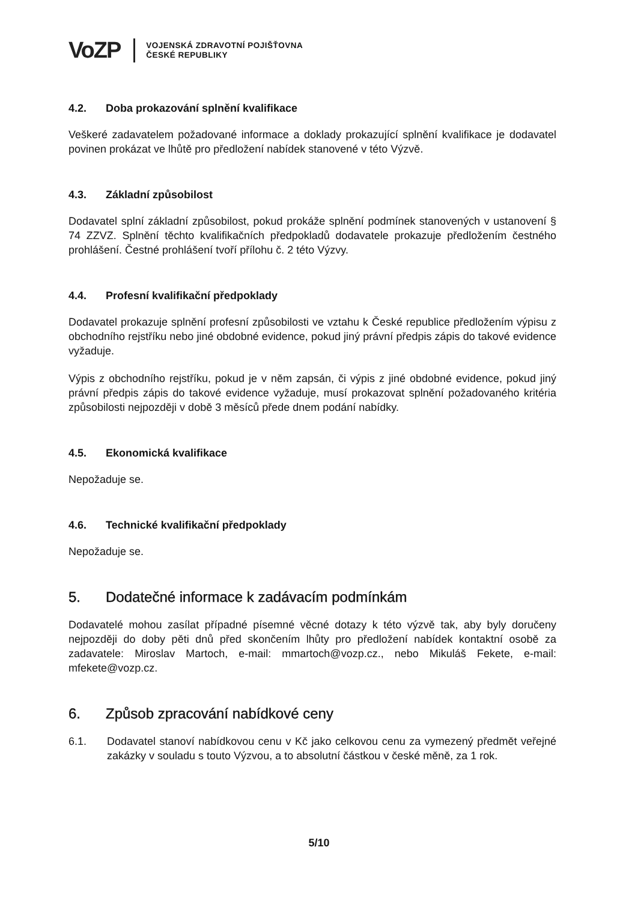VoZP
VOJENSKÁ ZDRAVOTNÍ POJIŠŤOVNA
ČESKÉ REPUBLIKY
4.2. Doba prokazování splnění kvalifikace
Veškeré zadavatelem požadované informace a doklady prokazující splnění kvalifikace je dodavatel povinen prokázat ve lhůtě pro předložení nabídek stanovené v této Výzvě.
4.3. Základní způsobilost
Dodavatel splní základní způsobilost, pokud prokáže splnění podmínek stanovených v ustanovení § 74 ZZVZ. Splnění těchto kvalifikačních předpokladů dodavatele prokazuje předložením čestného prohlášení. Čestné prohlášení tvoří přílohu č. 2 této Výzvy.
4.4. Profesní kvalifikační předpoklady
Dodavatel prokazuje splnění profesní způsobilosti ve vztahu k České republice předložením výpisu z obchodního rejstříku nebo jiné obdobné evidence, pokud jiný právní předpis zápis do takové evidence vyžaduje.
Výpis z obchodního rejstříku, pokud je v něm zapsán, či výpis z jiné obdobné evidence, pokud jiný právní předpis zápis do takové evidence vyžaduje, musí prokazovat splnění požadovaného kritéria způsobilosti nejpozději v době 3 měsíců přede dnem podání nabídky.
4.5. Ekonomická kvalifikace
Nepožaduje se.
4.6. Technické kvalifikační předpoklady
Nepožaduje se.
5. Dodatečné informace k zadávacím podmínkám
Dodavatelé mohou zasílat případné písemné věcné dotazy k této výzvě tak, aby byly doručeny nejpozději do doby pěti dnů před skončením lhůty pro předložení nabídek kontaktní osobě za zadavatele: Miroslav Martoch, e-mail: mmartoch@vozp.cz., nebo Mikuláš Fekete, e-mail: mfekete@vozp.cz.
6. Způsob zpracování nabídkové ceny
6.1. Dodavatel stanoví nabídkovou cenu v Kč jako celkovou cenu za vymezený předmět veřejné zakázky v souladu s touto Výzvou, a to absolutní částkou v české měně, za 1 rok.
5/10